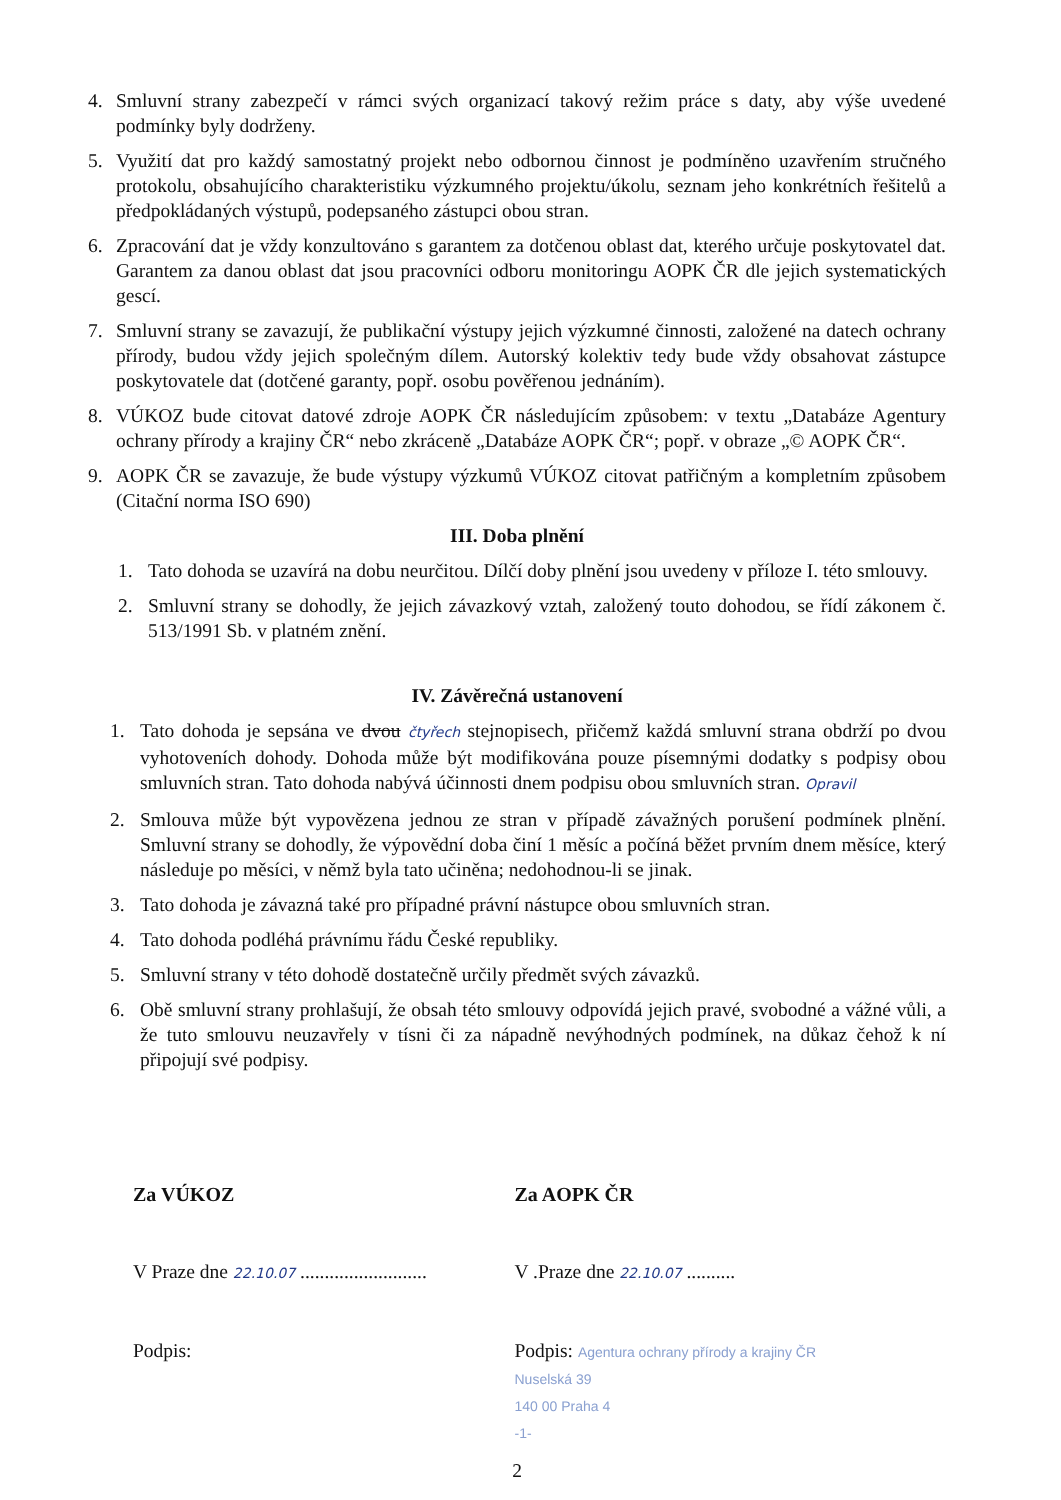4. Smluvní strany zabezpečí v rámci svých organizací takový režim práce s daty, aby výše uvedené podmínky byly dodrženy.
5. Využití dat pro každý samostatný projekt nebo odbornou činnost je podmíněno uzavřením stručného protokolu, obsahujícího charakteristiku výzkumného projektu/úkolu, seznam jeho konkrétních řešitelů a předpokládaných výstupů, podepsaného zástupci obou stran.
6. Zpracování dat je vždy konzultováno s garantem za dotčenou oblast dat, kterého určuje poskytovatel dat. Garantem za danou oblast dat jsou pracovníci odboru monitoringu AOPK ČR dle jejich systematických gescí.
7. Smluvní strany se zavazují, že publikační výstupy jejich výzkumné činnosti, založené na datech ochrany přírody, budou vždy jejich společným dílem. Autorský kolektiv tedy bude vždy obsahovat zástupce poskytovatele dat (dotčené garanty, popř. osobu pověřenou jednáním).
8. VÚKOZ bude citovat datové zdroje AOPK ČR následujícím způsobem: v textu „Databáze Agentury ochrany přírody a krajiny ČR“ nebo zkráceně „Databáze AOPK ČR“; popř. v obraze „© AOPK ČR“.
9. AOPK ČR se zavazuje, že bude výstupy výzkumů VÚKOZ citovat patřičným a kompletním způsobem (Citační norma ISO 690)
III. Doba plnění
1. Tato dohoda se uzavírá na dobu neurčitou. Dílčí doby plnění jsou uvedeny v příloze I. této smlouvy.
2. Smluvní strany se dohodly, že jejich závazkový vztah, založený touto dohodou, se řídí zákonem č. 513/1991 Sb. v platném znění.
IV. Závěrečná ustanovení
1. Tato dohoda je sepsána ve dvou čtyřech stejnopisech, přičemž každá smluvní strana obdrží po dvou vyhotoveních dohody. Dohoda může být modifikována pouze písemnými dodatky s podpisy obou smluvních stran. Tato dohoda nabývá účinnosti dnem podpisu obou smluvních stran. Opravil
2. Smlouva může být vypovězena jednou ze stran v případě závažných porušení podmínek plnění. Smluvní strany se dohodly, že výpovědní doba činí 1 měsíc a počíná běžet prvním dnem měsíce, který následuje po měsíci, v němž byla tato učiněna; nedohodnou-li se jinak.
3. Tato dohoda je závazná také pro případné právní nástupce obou smluvních stran.
4. Tato dohoda podléhá právnímu řádu České republiky.
5. Smluvní strany v této dohodě dostatečně určily předmět svých závazků.
6. Obě smluvní strany prohlašují, že obsah této smlouvy odpovídá jejich pravé, svobodné a vážné vůli, a že tuto smlouvu neuzavřely v tísni či za nápadně nevýhodných podmínek, na důkaz čehož k ní připojují své podpisy.
Za VÚKOZ
V Praze dne 22.10.07 ..........................
Podpis:
Za AOPK ČR
V .Praze dne 22.10.07 ..........
Podpis: Agentura ochrany přírody a krajiny ČR
Nuselská 39
140 00 Praha 4
-1-
2